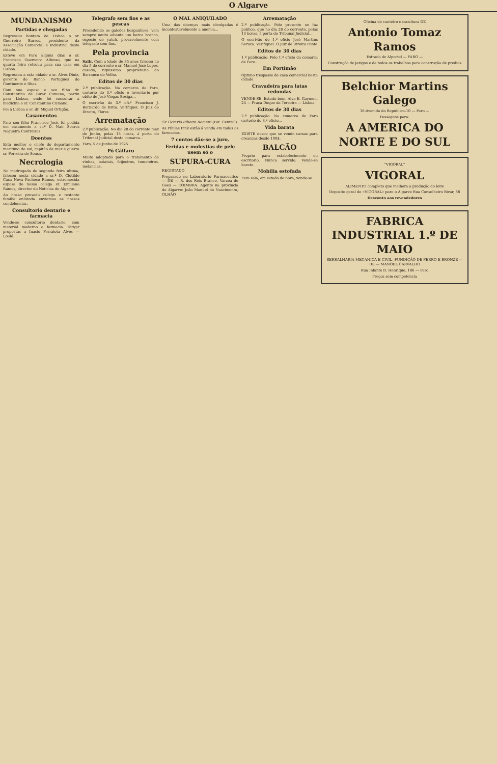O Algarve
MUNDANISMO
Partidas e chegadas
Regressou hontem de Lisboa o sr. Guerreiro Barros, presidente da Associação Comercial e Industrial desta cidade.
Esteve em Faro alguns dias o sr. Francisco Guerreiro Alfonso, que na quarta feira retrouu para sua casa em Lisboa.
Regressou a esta cidade o sr. Alves Diniz, gerente do Banco Portugues do Continente e Ilhas.
Com sua esposa e seu filho dr. Constantino de Bivar Cumano, partiu para Lisboa, onde foi consultar a medicina o sr. Constantino Cumano.
Foi á Lisboa o sr. dr. Miguel Ortigão.
Casamentos
Para seu filho Francisco José, foi pedida em casamento a sr.ª D. Nair Soares Nogueira Contreiras.
Doentes
Está melhor o chefe do departamento maritimo do sul, capitão de mar e guerra sr. Ferreira de Sousa.
Necrologia
Na madrugada de segunda feira ultima, faleceu nesta cidade a sr.ª D. Clotilde Casa Nova Pacheco Ramos, estremecida esposa do nosso colega sr. Emiliano Ramos, director do Noticias do Algarve.
Ao nosso presado colega e restante familia enlutada enviamos as nossas condolencias.
Consultorio dentario e farmacia
Vende-se consultorio dentario, com material moderno e farmacia. Dirigir propostas a Inacio Ferraiota Alves — Loulé.
Telegrafo sem fios e as pescas
Precedendo os galeões hespanhoes, vem sempre muito adiante um barco branco, especie de yatch, provavelmente com telegrafo sem fios.
Pela provincia
Salir. Com a idade de 35 anos faleceu no dia 5 do corrente o sr. Manuel José Lopes, casado, riquissimo proprietario do Barranco do Velho.
Editos de 30 dias
2.ª publicação. Na comarca de Faro, cartorio do 3.º oficio e inventario por obito de José Viegas Bexiga...
O escrivão do 3.º ofi.º Francisco J. Bernardo de Brito. Verifiquei. O Juiz de Direito, Flores
Arrematação
2.ª publicação. No dia 28 do corrente mez de Junho, pelas 13 horas, á porta do Tribunal Judicial desta comarca...
Faro, 5 de Junho de 1925
Pó Cáffaro
Muito adoptado para o tratamento de vinhas, batatais, feijoeiros, tomateiros, melancias.
O MAL ANIQUILADO
Uma das doenças mais divulgadas é incontestavelmente a anemia...
Sr. Octavio Ribeiro Romero (Fot. Central)
As Pilulas Pink estão á venda em todas as farmacias.
7 contos dão-se a juro.
Feridas e molestias de pele usem só o
SUPURA-CURA
REGISTADO
Preparado no Laboratorio Farmaceutico — DE — R. dos Reis Branco, Varzea de Goes — COIMBRA. Agente na provincia do Algarve: João Manuel do Nascimento, OLHÃO
Arrematação
2.ª publicação. Pelo presente se faz publico, que no dia 28 do corrente, pelas 13 horas, á porta do Tribunal Judicial...
O escrivão do 1.º oficio José Martins Seruca. Verifiquei. O Juiz de Direito Ponte
Editos de 30 dias
1.ª publicação. Pelo 1.º oficio da comarca de Faro...
Em Portimão
Optimo trespasse de casa comercial nesta cidade.
Cravadeira para latas redondas
VENDE-SE. Estado bom. Alva E. Gaymon, 24 — Praça Duque da Terceira — Lisboa.
Editos de 30 dias
2.ª publicação. Na comarca de Faro cartorio do 3.º oficio...
Vida barata
EXISTE desde que se vende camas para creanças desde 100$.
BALCÃO
Proprio para estabelecimento ou escritorio. Nunca servido. Vende-se barato.
Mobilia estofada
Para sala, em estado de nova, vende-se.
Oficina de canteiro e escultura DE
Antonio Tomaz Ramos
Estrada de Alportel — FARO —
Construção de jazigos e de todos os trabalhos para construção de predios
Belchior Martins Galego
10-Avenida da Republica-10 — Faro —
Passagens para:
A AMERICA DO NORTE E DO SUL
"VIGORAL"
VIGORAL
ALIMENTO completo que melhora a produção do leite
Deposito geral do «VIGORAL» para o Algarve Rua Conselheiro Bivar, 88
Desconto aos revendedores
FABRICA INDUSTRIAL 1.º DE MAIO
SERRALHARIA MECANICA E CIVIL, FUNDIÇÃO DE FERRO E BRONZE — DE — MANOEL CARVALHO
Rua Infante D. Henrique, 186 — Faro
Preços sem competencia